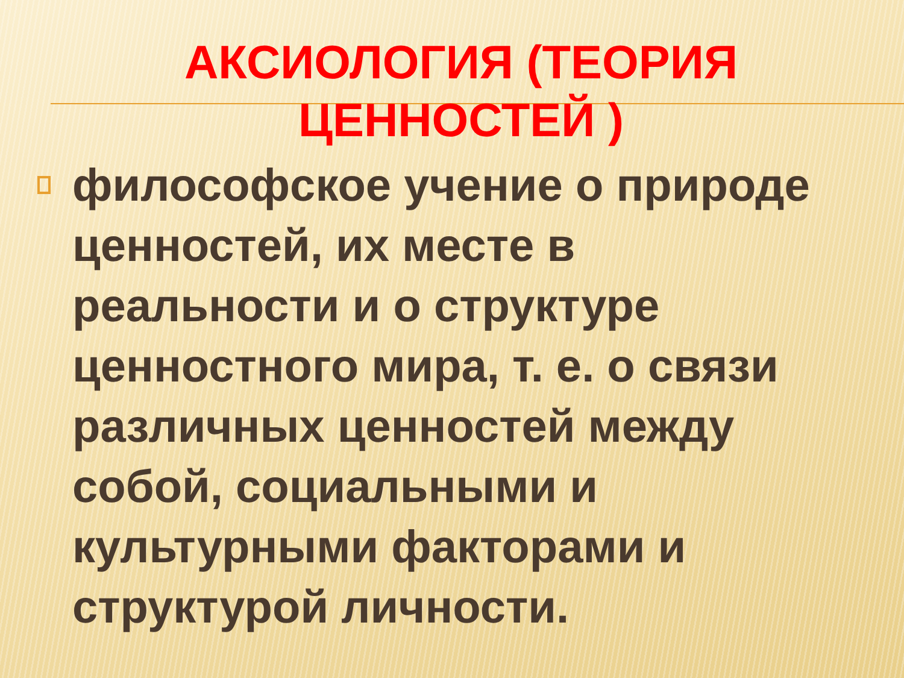АКСИОЛОГИЯ (ТЕОРИЯ ЦЕННОСТЕЙ )
философское учение о природе ценностей, их месте в реальности и о структуре ценностного мира, т. е. о связи различных ценностей между собой, социальными и культурными факторами и структурой личности.